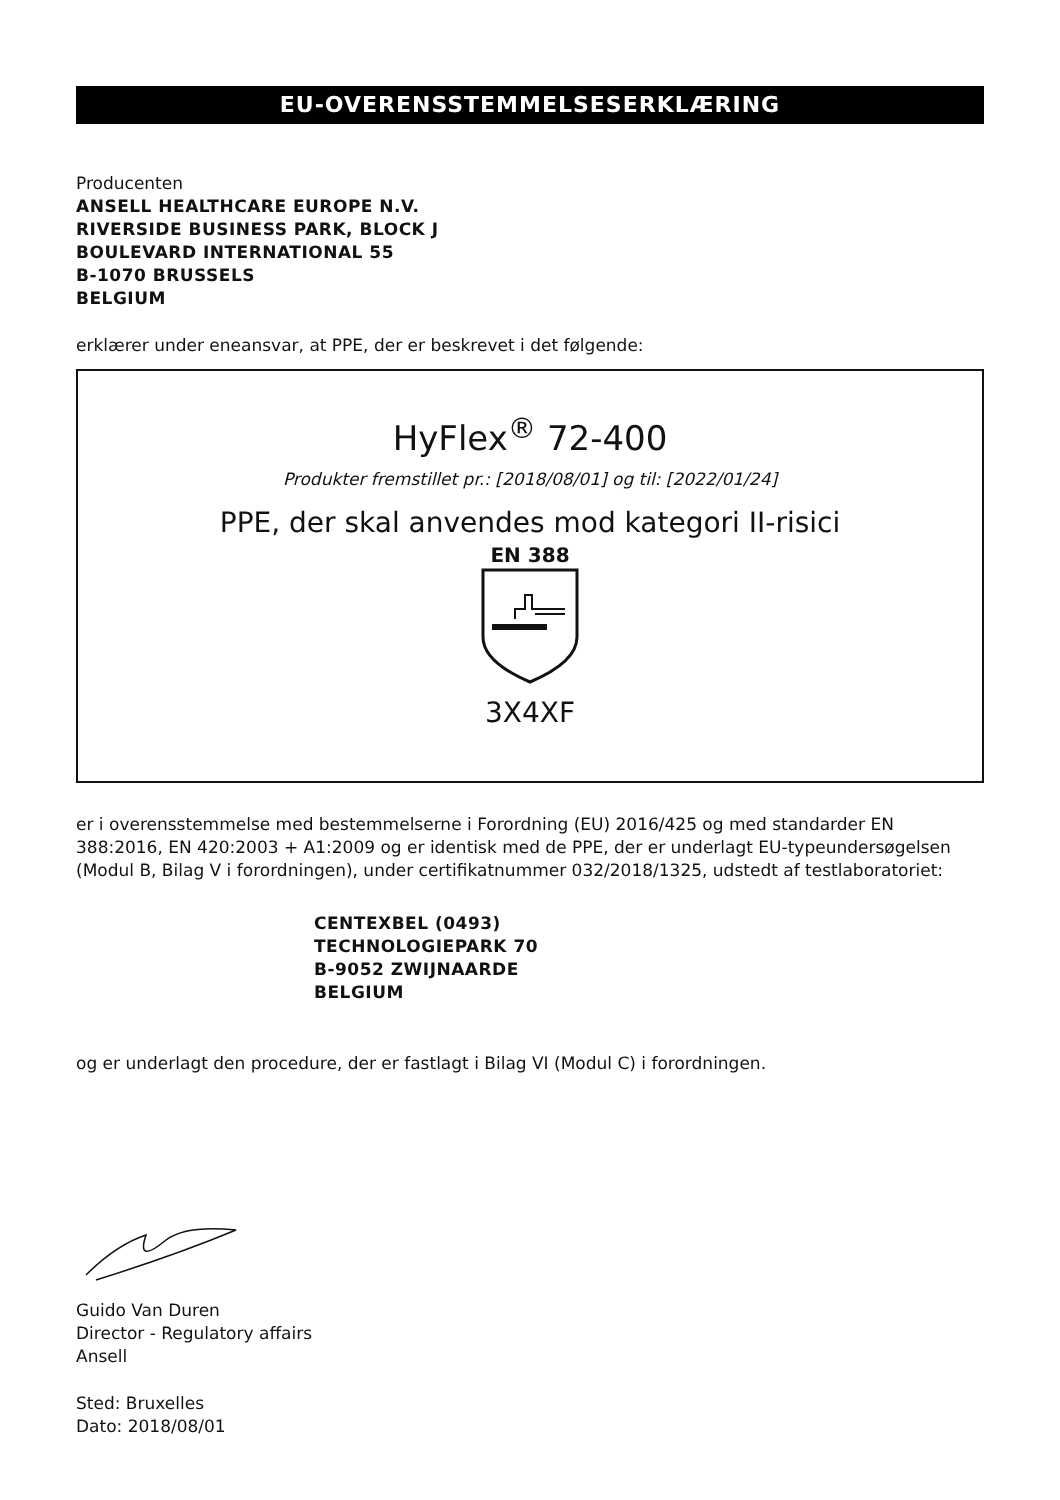EU-OVERENSSTEMMELSESERKLÆRING
Producenten
ANSELL HEALTHCARE EUROPE N.V.
RIVERSIDE BUSINESS PARK, BLOCK J
BOULEVARD INTERNATIONAL 55
B-1070 BRUSSELS
BELGIUM
erklærer under eneansvar, at PPE, der er beskrevet i det følgende:
HyFlex<sup>®</sup> 72-400
Produkter fremstillet pr.: [2018/08/01] og til: [2022/01/24]
PPE, der skal anvendes mod kategori II-risici
EN 388
3X4XF
er i overensstemmelse med bestemmelserne i Forordning (EU) 2016/425 og med standarder EN 388:2016, EN 420:2003 + A1:2009 og er identisk med de PPE, der er underlagt EU-typeundersøgelsen (Modul B, Bilag V i forordningen), under certifikatnummer 032/2018/1325, udstedt af testlaboratoriet:
CENTEXBEL (0493)
TECHNOLOGIEPARK 70
B-9052 ZWIJNAARDE
BELGIUM
og er underlagt den procedure, der er fastlagt i Bilag VI (Modul C) i forordningen.
Guido Van Duren
Director - Regulatory affairs
Ansell
Sted: Bruxelles
Dato: 2018/08/01